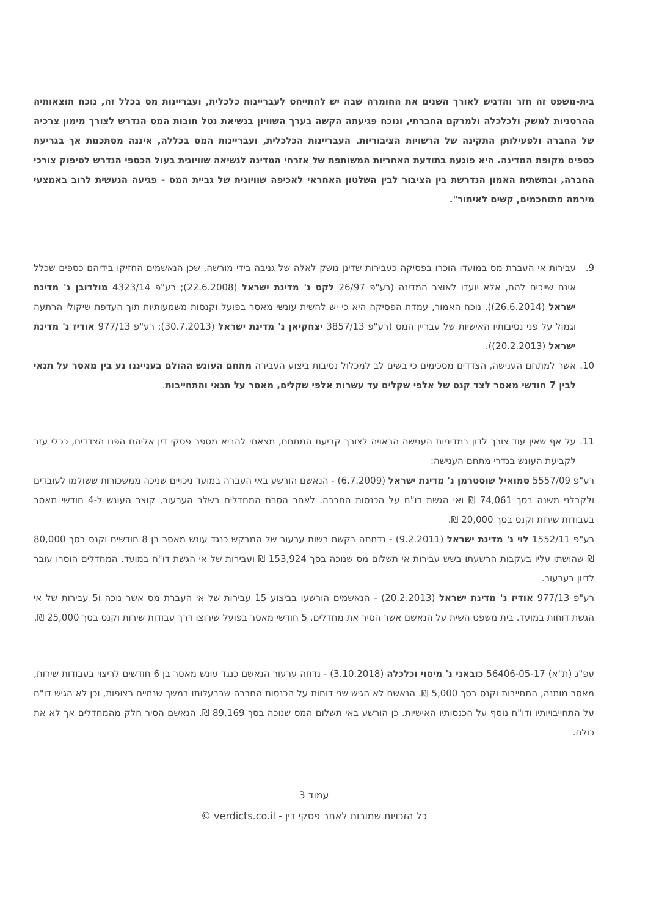בית-משפט זה חזר והדגיש לאורך השנים את החומרה שבה יש להתייחס לעבריינות כלכלית, ועבריינות מס בכלל זה, נוכח תוצאותיה ההרסניות למשק ולכלכלה ולמרקם החברתי, ונוכח פגיעתה הקשה בערך השוויון בנשיאת נטל חובות המס הנדרש לצורך מימון צרכיה של החברה ולפעילותן התקינה של הרשויות הציבוריות. העבריינות הכלכלית, ועבריינות המס בכללה, איננה מסתכמת אך בגריעת כספים מקופת המדינה. היא פוגעת בתודעת האחריות המשותפת של אזרחי המדינה לנשיאה שוויונית בעול הכספי הנדרש לסיפוק צורכי החברה, ובתשתית האמון הנדרשת בין הציבור לבין השלטון האחראי לאכיפה שוויונית של גביית המס - פגיעה הנעשית לרוב באמצעי מירמה מתוחכמים, קשים לאיתור".
9. עבירות אי העברת מס במועדו הוכרו בפסיקה כעבירות שדינן נושק לאלה של גניבה בידי מורשה, שכן הנאשמים החזיקו בידיהם כספים שכלל אינם שייכים להם, אלא יועדו לאוצר המדינה (רע"פ 26/97 לקס נ' מדינת ישראל (22.6.2008); רע"פ 4323/14 מולדובן נ' מדינת ישראל (26.6.2014)). נוכח האמור, עמדת הפסיקה היא כי יש להשית עונשי מאסר בפועל וקנסות משמעותיות תוך העדפת שיקולי הרתעה וגמול על פני נסיבותיו האישיות של עבריין המס (רע"פ 3857/13 יצחקיאן נ' מדינת ישראל (30.7.2013); רע"פ 977/13 אודיז נ' מדינת ישראל (20.2.2013)).
10. אשר למתחם הענישה, הצדדים מסכימים כי בשים לב למכלול נסיבות ביצוע העבירה מתחם העונש ההולם בענייננו נע בין מאסר על תנאי לבין 7 חודשי מאסר לצד קנס של אלפי שקלים עד עשרות אלפי שקלים, מאסר על תנאי והתחייבות.
11. על אף שאין עוד צורך לדון במדיניות הענישה הראויה לצורך קביעת המתחם, מצאתי להביא מספר פסקי דין אליהם הפנו הצדדים, ככלי עזר לקביעת העונש בגדרי מתחם הענישה:
רע"פ 5557/09 סמואיל שוסטרמן נ' מדינת ישראל (6.7.2009) - הנאשם הורשע באי העברה במועד ניכויים שניכה ממשכורות ששולמו לעובדים ולקבלני משנה בסך 74,061 ₪ ואי הגשת דו"ח על הכנסות החברה. לאחר הסרת המחדלים בשלב הערעור, קוצר העונש ל-4 חודשי מאסר בעבודות שירות וקנס בסך 20,000 ₪.
רע"פ 1552/11 לוי נ' מדינת ישראל (9.2.2011) - נדחתה בקשת רשות ערעור של המבקש כנגד עונש מאסר בן 8 חודשים וקנס בסך 80,000 ₪ שהושתו עליו בעקבות הרשעתו בשש עבירות אי תשלום מס שנוכה בסך 153,924 ₪ ועבירות של אי הגשת דו"ח במועד. המחדלים הוסרו עובר לדיון בערעור.
רע"פ 977/13 אודיז נ' מדינת ישראל (20.2.2013) - הנאשמים הורשעו בביצוע 15 עבירות של אי העברת מס אשר נוכה ו5 עבירות של אי הגשת דוחות במועד. בית משפט השית על הנאשם אשר הסיר את מחדלים, 5 חודשי מאסר בפועל שירוצו דרך עבודות שירות וקנס בסך 25,000 ₪.
עפ"ג (ת"א) 56406-05-17 כובאני נ' מיסוי וכלכלה (3.10.2018) - נדחה ערעור הנאשם כנגד עונש מאסר בן 6 חודשים לריצוי בעבודות שירות, מאסר מותנה, התחייבות וקנס בסך 5,000 ₪. הנאשם לא הגיש שני דוחות על הכנסות החברה שבבעלותו במשך שנתיים רצופות, וכן לא הגיש דו"ח על התחייבויותיו ודו"ח נוסף על הכנסותיו האישיות. כן הורשע באי תשלום המס שנוכה בסך 89,169 ₪. הנאשם הסיר חלק מהמחדלים אך לא את כולם.
עמוד 3
כל הזכויות שמורות לאתר פסקי דין - verdicts.co.il ©